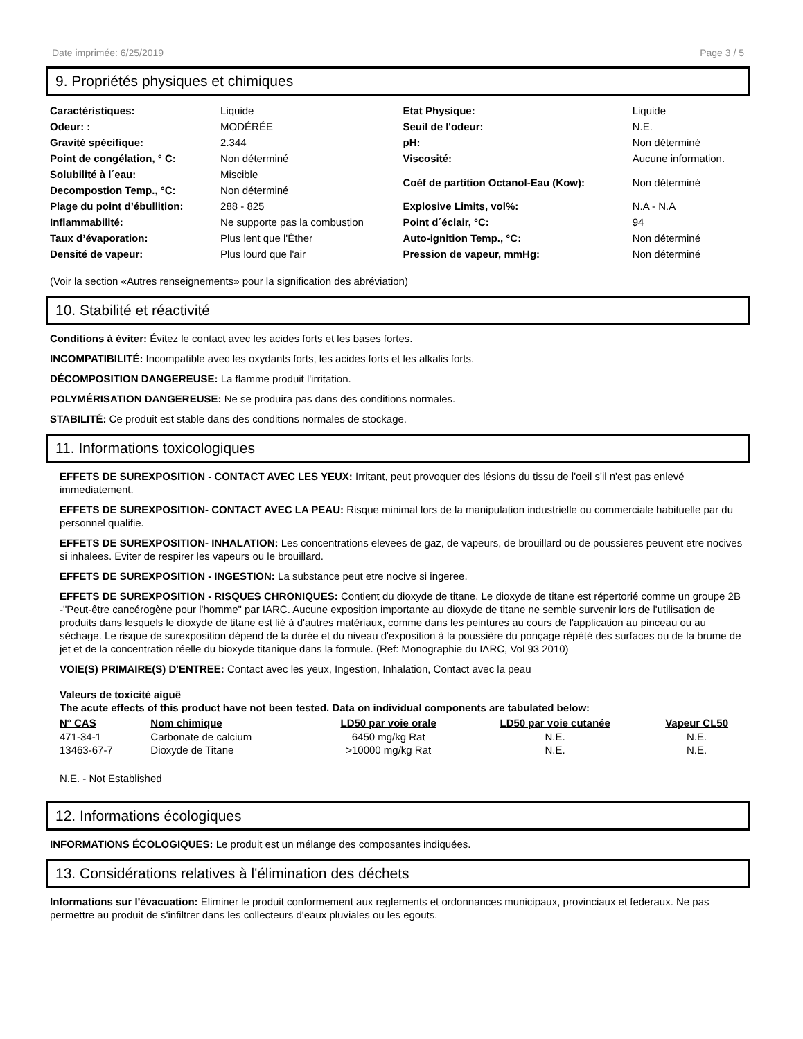Date imprimée: 6/25/2019 Page 3 / 5
9. Propriétés physiques et chimiques
| Caractéristiques: | Liquide | Etat Physique: | Liquide |
| Odeur: : | MODÉRÉE | Seuil de l'odeur: | N.E. |
| Gravité spécifique: | 2.344 | pH: | Non déterminé |
| Point de congélation, ° C: | Non déterminé | Viscosité: | Aucune information. |
| Solubilité à l´eau: | Miscible | Coéf de partition Octanol-Eau (Kow): | Non déterminé |
| Decompostion Temp., °C: | Non déterminé | | |
| Plage du point d’ébullition: | 288 - 825 | Explosive Limits, vol%: | N.A - N.A |
| Inflammabilité: | Ne supporte pas la combustion | Point d´éclair, °C: | 94 |
| Taux d’évaporation: | Plus lent que l'Éther | Auto-ignition Temp., °C: | Non déterminé |
| Densité de vapeur: | Plus lourd que l'air | Pression de vapeur, mmHg: | Non déterminé |
(Voir la section «Autres renseignements» pour la signification des abréviation)
10. Stabilité et réactivité
Conditions à éviter: Évitez le contact avec les acides forts et les bases fortes.
INCOMPATIBILITÉ: Incompatible avec les oxydants forts, les acides forts et les alkalis forts.
DÉCOMPOSITION DANGEREUSE: La flamme produit l'irritation.
POLYMÉRISATION DANGEREUSE: Ne se produira pas dans des conditions normales.
STABILITÉ: Ce produit est stable dans des conditions normales de stockage.
11. Informations toxicologiques
EFFETS DE SUREXPOSITION - CONTACT AVEC LES YEUX: Irritant, peut provoquer des lésions du tissu de l'oeil s'il n'est pas enlevé immediatement.
EFFETS DE SUREXPOSITION- CONTACT AVEC LA PEAU: Risque minimal lors de la manipulation industrielle ou commerciale habituelle par du personnel qualifie.
EFFETS DE SUREXPOSITION- INHALATION: Les concentrations elevees de gaz, de vapeurs, de brouillard ou de poussieres peuvent etre nocives si inhalees. Eviter de respirer les vapeurs ou le brouillard.
EFFETS DE SUREXPOSITION - INGESTION: La substance peut etre nocive si ingeree.
EFFETS DE SUREXPOSITION - RISQUES CHRONIQUES: Contient du dioxyde de titane. Le dioxyde de titane est répertorié comme un groupe 2B -"Peut-être cancérogène pour l'homme" par IARC. Aucune exposition importante au dioxyde de titane ne semble survenir lors de l'utilisation de produits dans lesquels le dioxyde de titane est lié à d'autres matériaux, comme dans les peintures au cours de l'application au pinceau ou au séchage. Le risque de surexposition dépend de la durée et du niveau d'exposition à la poussière du ponçage répété des surfaces ou de la brume de jet et de la concentration réelle du bioxyde titanique dans la formule. (Ref: Monographie du IARC, Vol 93 2010)
VOIE(S) PRIMAIRE(S) D'ENTREE: Contact avec les yeux, Ingestion, Inhalation, Contact avec la peau
Valeurs de toxicité aiguë
The acute effects of this product have not been tested. Data on individual components are tabulated below:
| N° CAS | Nom chimique | LD50 par voie orale | LD50 par voie cutanée | Vapeur CL50 |
| --- | --- | --- | --- | --- |
| 471-34-1 | Carbonate de calcium | 6450 mg/kg Rat | N.E. | N.E. |
| 13463-67-7 | Dioxyde de Titane | >10000 mg/kg Rat | N.E. | N.E. |
N.E. - Not Established
12. Informations écologiques
INFORMATIONS ÉCOLOGIQUES: Le produit est un mélange des composantes indiquées.
13. Considérations relatives à l'élimination des déchets
Informations sur l'évacuation: Eliminer le produit conformement aux reglements et ordonnances municipaux, provinciaux et federaux. Ne pas permettre au produit de s'infiltrer dans les collecteurs d'eaux pluviales ou les egouts.